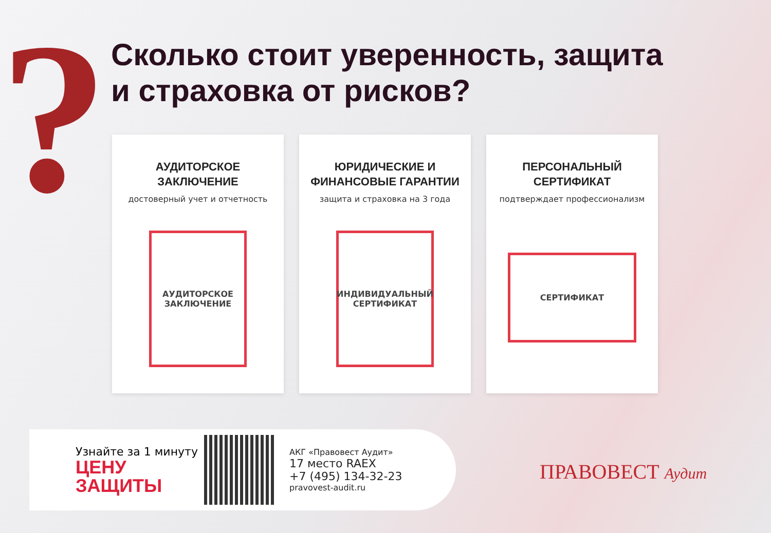?
Сколько стоит уверенность, защита
и страховка от рисков?
АУДИТОРСКОЕ
ЗАКЛЮЧЕНИЕ
достоверный учет и отчетность
АУДИТОРСКОЕ
ЗАКЛЮЧЕНИЕ
ЮРИДИЧЕСКИЕ И
ФИНАНСОВЫЕ ГАРАНТИИ
защита и страховка на 3 года
ИНДИВИДУАЛЬНЫЙ СЕРТИФИКАТ
ПЕРСОНАЛЬНЫЙ
СЕРТИФИКАТ
подтверждает профессионализм
СЕРТИФИКАТ
Узнайте за 1 минуту
ЦЕНУ
ЗАЩИТЫ
АКГ «Правовест Аудит»
17 место RAEX
+7 (495) 134-32-23
pravovest-audit.ru
ПРАВОВЕСТ Аудит